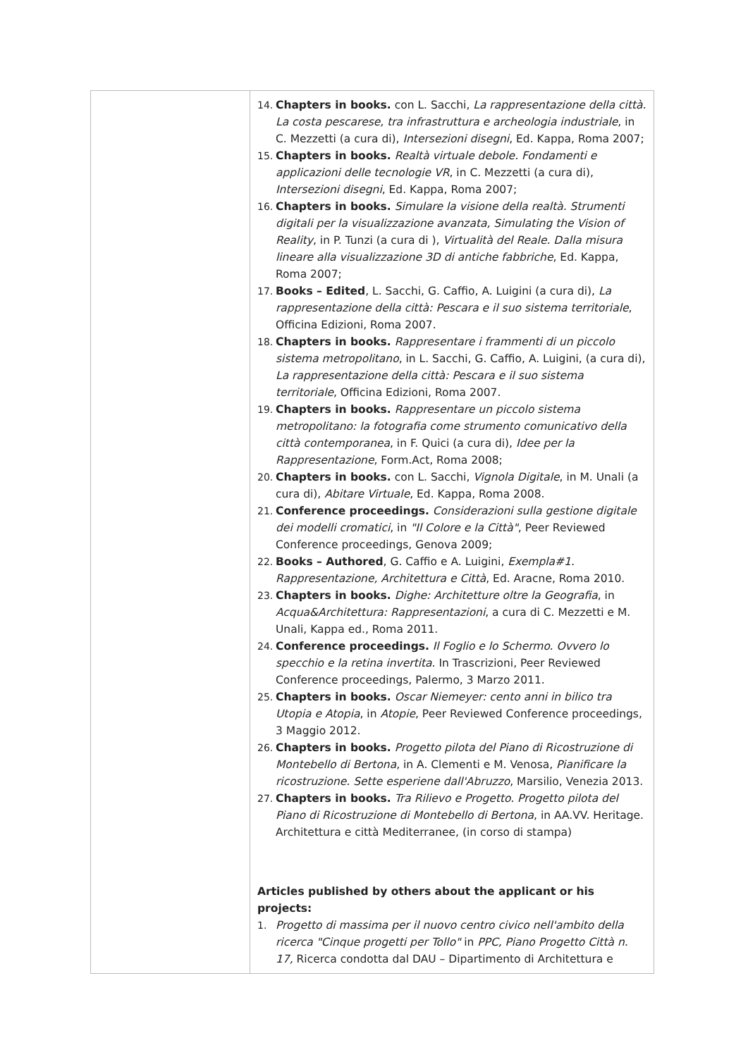| | 14. Chapters in books. con L. Sacchi, La rappresentazione della città. La costa pescarese, tra infrastruttura e archeologia industriale , in C. Mezzetti (a cura di), Intersezioni disegni , Ed. Kappa, Roma 2007; 15. Chapters in books. Realtà virtuale debole. Fondamenti e applicazioni delle tecnologie VR , in C. Mezzetti (a cura di), Intersezioni disegni , Ed. Kappa, Roma 2007; 16. Chapters in books. Simulare la visione della realtà. Strumenti digitali per la visualizzazione avanzata, Simulating the Vision of Reality , in P. Tunzi (a cura di ), Virtualità del Reale. Dalla misura lineare alla visualizzazione 3D di antiche fabbriche , Ed. Kappa, Roma 2007; 17. Books – Edited , L. Sacchi, G. Caffio, A. Luigini (a cura di), La rappresentazione della città: Pescara e il suo sistema territoriale , Officina Edizioni, Roma 2007. 18. Chapters in books. Rappresentare i frammenti di un piccolo sistema metropolitano , in L. Sacchi, G. Caffio, A. Luigini, (a cura di), La rappresentazione della città: Pescara e il suo sistema territoriale , Officina Edizioni, Roma 2007. 19. Chapters in books. Rappresentare un piccolo sistema metropolitano: la fotografia come strumento comunicativo della città contemporanea , in F. Quici (a cura di), Idee per la Rappresentazione , Form.Act, Roma 2008; 20. Chapters in books. con L. Sacchi, Vignola Digitale , in M. Unali (a cura di), Abitare Virtuale , Ed. Kappa, Roma 2008. 21. Conference proceedings. Considerazioni sulla gestione digitale dei modelli cromatici , in "Il Colore e la Città" , Peer Reviewed Conference proceedings, Genova 2009; 22. Books – Authored , G. Caffio e A. Luigini, Exempla#1. Rappresentazione, Architettura e Città , Ed. Aracne, Roma 2010. 23. Chapters in books. Dighe: Architetture oltre la Geografia , in Acqua&Architettura: Rappresentazioni , a cura di C. Mezzetti e M. Unali, Kappa ed., Roma 2011. 24. Conference proceedings. Il Foglio e lo Schermo. Ovvero lo specchio e la retina invertita . In Trascrizioni, Peer Reviewed Conference proceedings, Palermo, 3 Marzo 2011. 25. Chapters in books. Oscar Niemeyer: cento anni in bilico tra Utopia e Atopia , in Atopie , Peer Reviewed Conference proceedings, 3 Maggio 2012. 26. Chapters in books. Progetto pilota del Piano di Ricostruzione di Montebello di Bertona , in A. Clementi e M. Venosa, Pianificare la ricostruzione. Sette esperiene dall'Abruzzo , Marsilio, Venezia 2013. 27. Chapters in books. Tra Rilievo e Progetto. Progetto pilota del Piano di Ricostruzione di Montebello di Bertona , in AA.VV. Heritage. Architettura e città Mediterranee, (in corso di stampa) Articles published by others about the applicant or his projects: 1. Progetto di massima per il nuovo centro civico nell'ambito della ricerca "Cinque progetti per Tollo" in PPC, Piano Progetto Città n. 17, Ricerca condotta dal DAU – Dipartimento di Architettura e |